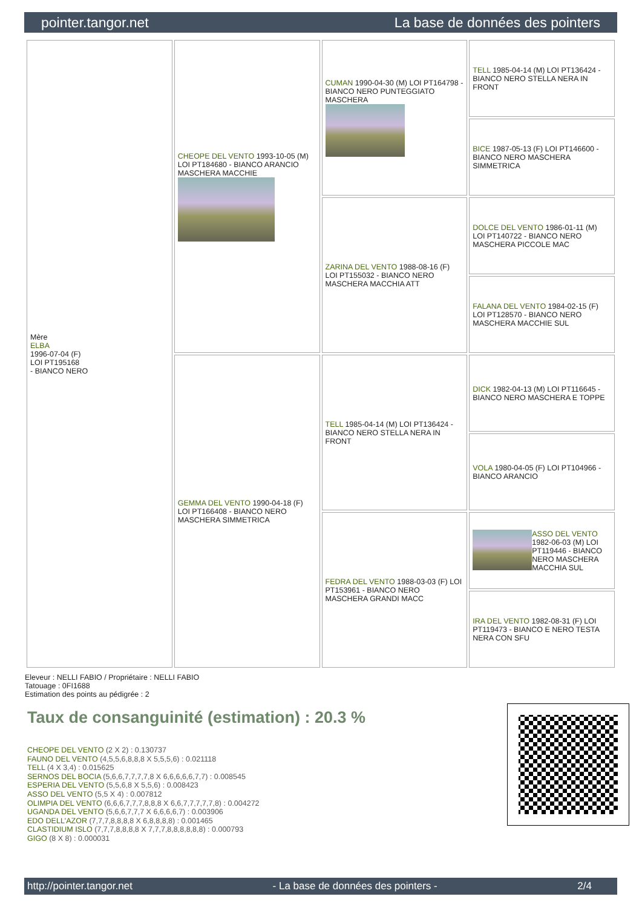pointer.tangor.net La base de données des pointers
| Mère ELBA 1996-07-04 (F) LOI PT195168 - BIANCO NERO | CHEOPE DEL VENTO 1993-10-05 (M) LOI PT184680 - BIANCO ARANCIO MASCHERA MACCHIE | CUMAN 1990-04-30 (M) LOI PT164798 - BIANCO NERO PUNTEGGIATO MASCHERA | TELL 1985-04-14 (M) LOI PT136424 - BIANCO NERO STELLA NERA IN FRONT |
| | | | BICE 1987-05-13 (F) LOI PT146600 - BIANCO NERO MASCHERA SIMMETRICA |
| | | ZARINA DEL VENTO 1988-08-16 (F) LOI PT155032 - BIANCO NERO MASCHERA MACCHIA ATT | DOLCE DEL VENTO 1986-01-11 (M) LOI PT140722 - BIANCO NERO MASCHERA PICCOLE MAC |
| | | | FALANA DEL VENTO 1984-02-15 (F) LOI PT128570 - BIANCO NERO MASCHERA MACCHIE SUL |
| | GEMMA DEL VENTO 1990-04-18 (F) LOI PT166408 - BIANCO NERO MASCHERA SIMMETRICA | TELL 1985-04-14 (M) LOI PT136424 - BIANCO NERO STELLA NERA IN FRONT | DICK 1982-04-13 (M) LOI PT116645 - BIANCO NERO MASCHERA E TOPPE |
| | | | VOLA 1980-04-05 (F) LOI PT104966 - BIANCO ARANCIO |
| | | FEDRA DEL VENTO 1988-03-03 (F) LOI PT153961 - BIANCO NERO MASCHERA GRANDI MACC | ASSO DEL VENTO 1982-06-03 (M) LOI PT119446 - BIANCO NERO MASCHERA MACCHIA SUL |
| | | | IRA DEL VENTO 1982-08-31 (F) LOI PT119473 - BIANCO E NERO TESTA NERA CON SFU |
Eleveur : NELLI FABIO / Propriétaire : NELLI FABIO
Tatouage : 0FI1688
Estimation des points au pédigrée : 2
Taux de consanguinité (estimation) : 20.3 %
CHEOPE DEL VENTO (2 X 2) : 0.130737
FAUNO DEL VENTO (4,5,5,6,8,8,8 X 5,5,5,6) : 0.021118
TELL (4 X 3,4) : 0.015625
SERNOS DEL BOCIA (5,6,6,7,7,7,7,8 X 6,6,6,6,6,7,7) : 0.008545
ESPERIA DEL VENTO (5,5,6,8 X 5,5,6) : 0.008423
ASSO DEL VENTO (5,5 X 4) : 0.007812
OLIMPIA DEL VENTO (6,6,6,7,7,7,8,8,8 X 6,6,7,7,7,7,7,8) : 0.004272
UGANDA DEL VENTO (5,6,6,7,7,7 X 6,6,6,6,7) : 0.003906
EDO DELL'AZOR (7,7,7,8,8,8,8 X 6,8,8,8,8) : 0.001465
CLASTIDIUM ISLO (7,7,7,8,8,8,8 X 7,7,7,8,8,8,8,8,8) : 0.000793
GIGO (8 X 8) : 0.000031
http://pointer.tangor.net - La base de données des pointers - 2/4